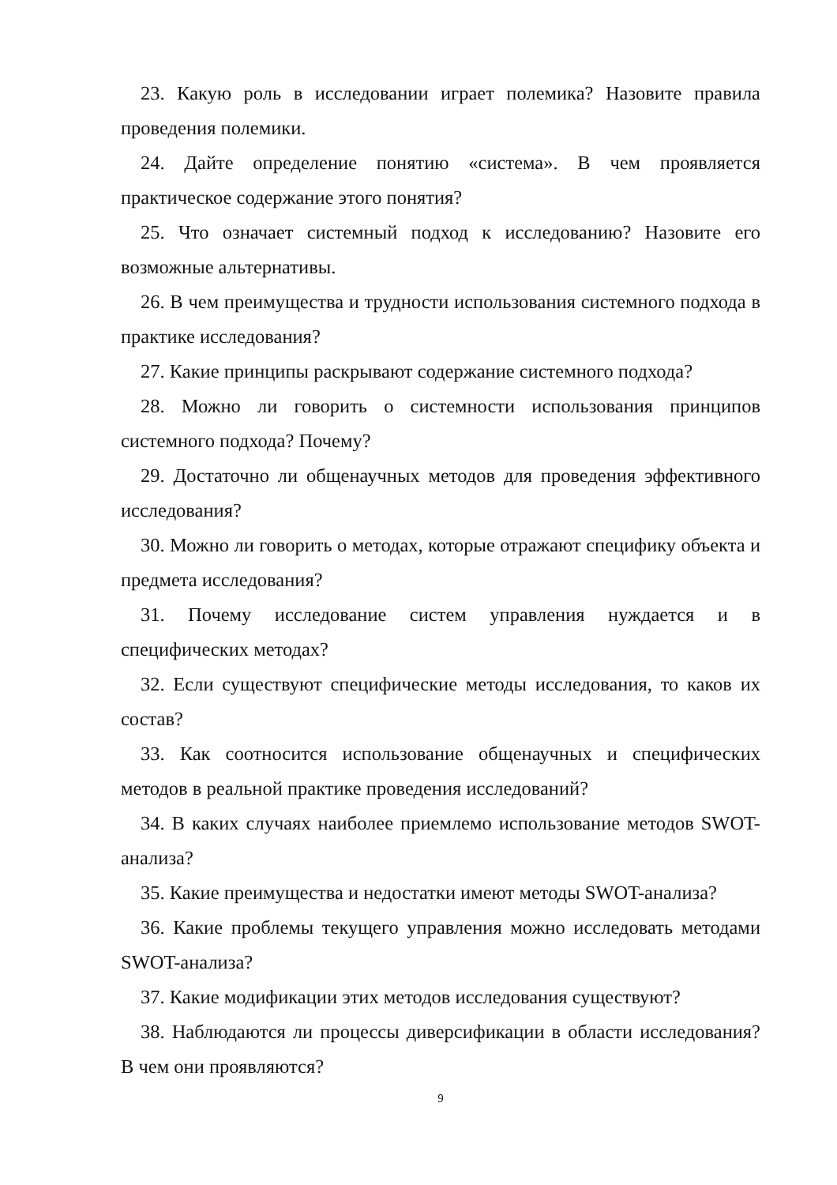23. Какую роль в исследовании играет полемика? Назовите правила проведения полемики.
24. Дайте определение понятию «система». В чем проявляется практическое содержание этого понятия?
25. Что означает системный подход к исследованию? Назовите его возможные альтернативы.
26. В чем преимущества и трудности использования системного подхода в практике исследования?
27. Какие принципы раскрывают содержание системного подхода?
28. Можно ли говорить о системности использования принципов системного подхода? Почему?
29. Достаточно ли общенаучных методов для проведения эффективного исследования?
30. Можно ли говорить о методах, которые отражают специфику объекта и предмета исследования?
31. Почему исследование систем управления нуждается и в специфических методах?
32. Если существуют специфические методы исследования, то каков их состав?
33. Как соотносится использование общенаучных и специфических методов в реальной практике проведения исследований?
34. В каких случаях наиболее приемлемо использование методов SWOT-анализа?
35. Какие преимущества и недостатки имеют методы SWOT-анализа?
36. Какие проблемы текущего управления можно исследовать методами SWOT-анализа?
37. Какие модификации этих методов исследования существуют?
38. Наблюдаются ли процессы диверсификации в области исследования? В чем они проявляются?
9